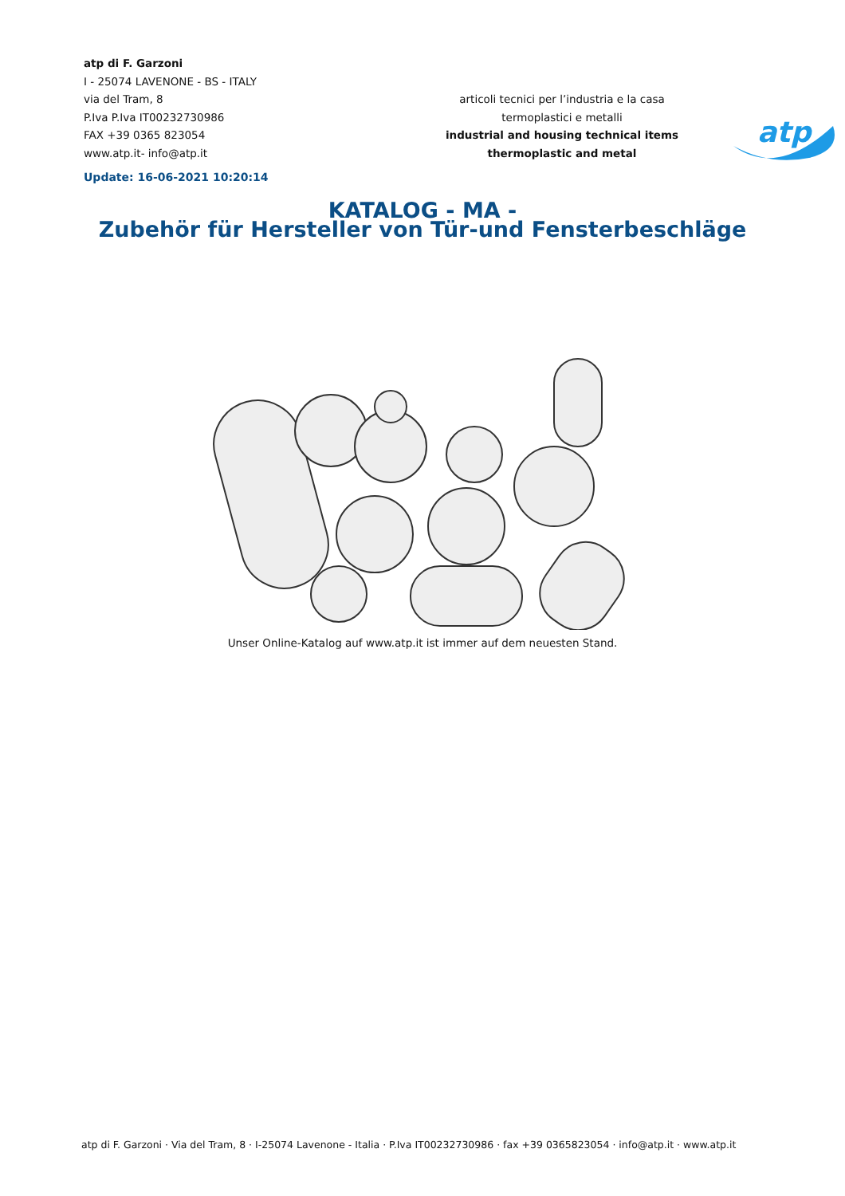atp di F. Garzoni
I - 25074 LAVENONE - BS - ITALY
via del Tram, 8
P.Iva P.Iva IT00232730986
FAX +39 0365 823054
www.atp.it- info@atp.it
Update: 16-06-2021 10:20:14
articoli tecnici per l’industria e la casa
termoplastici e metalli
industrial and housing technical items
thermoplastic and metal
atp
KATALOG - MA -
Zubehör für Hersteller von Tür-und Fensterbeschläge
Unser Online-Katalog auf www.atp.it ist immer auf dem neuesten Stand.
atp di F. Garzoni · Via del Tram, 8 · I-25074 Lavenone - Italia · P.Iva IT00232730986 · fax +39 0365823054 · info@atp.it · www.atp.it